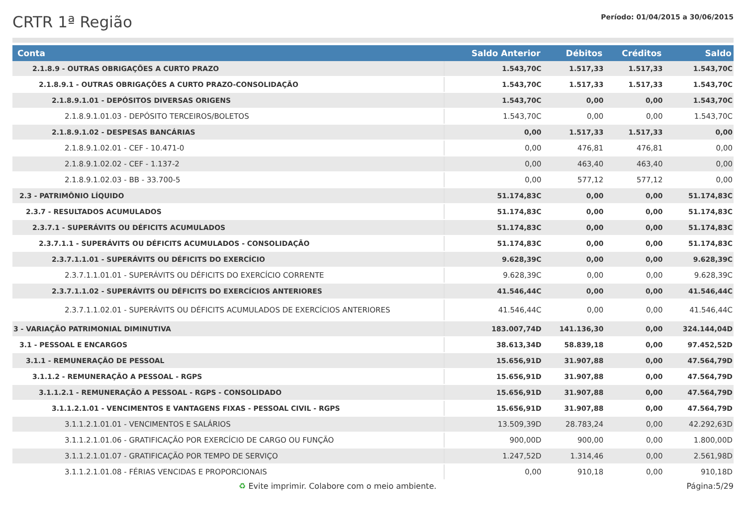CRTR 1ª Região
Período: 01/04/2015 a 30/06/2015
| Conta | Saldo Anterior | Débitos | Créditos | Saldo |
| --- | --- | --- | --- | --- |
| 2.1.8.9 - OUTRAS OBRIGAÇÕES A CURTO PRAZO | 1.543,70C | 1.517,33 | 1.517,33 | 1.543,70C |
| 2.1.8.9.1 - OUTRAS OBRIGAÇÕES A CURTO PRAZO-CONSOLIDAÇÃO | 1.543,70C | 1.517,33 | 1.517,33 | 1.543,70C |
| 2.1.8.9.1.01 - DEPÓSITOS DIVERSAS ORIGENS | 1.543,70C | 0,00 | 0,00 | 1.543,70C |
| 2.1.8.9.1.01.03 - DEPÓSITO TERCEIROS/BOLETOS | 1.543,70C | 0,00 | 0,00 | 1.543,70C |
| 2.1.8.9.1.02 - DESPESAS BANCÁRIAS | 0,00 | 1.517,33 | 1.517,33 | 0,00 |
| 2.1.8.9.1.02.01 - CEF - 10.471-0 | 0,00 | 476,81 | 476,81 | 0,00 |
| 2.1.8.9.1.02.02 - CEF - 1.137-2 | 0,00 | 463,40 | 463,40 | 0,00 |
| 2.1.8.9.1.02.03 - BB - 33.700-5 | 0,00 | 577,12 | 577,12 | 0,00 |
| 2.3 - PATRIMÔNIO LÍQUIDO | 51.174,83C | 0,00 | 0,00 | 51.174,83C |
| 2.3.7 - RESULTADOS ACUMULADOS | 51.174,83C | 0,00 | 0,00 | 51.174,83C |
| 2.3.7.1 - SUPERÁVITS OU DÉFICITS ACUMULADOS | 51.174,83C | 0,00 | 0,00 | 51.174,83C |
| 2.3.7.1.1 - SUPERÁVITS OU DÉFICITS ACUMULADOS - CONSOLIDAÇÃO | 51.174,83C | 0,00 | 0,00 | 51.174,83C |
| 2.3.7.1.1.01 - SUPERÁVITS OU DÉFICITS DO EXERCÍCIO | 9.628,39C | 0,00 | 0,00 | 9.628,39C |
| 2.3.7.1.1.01.01 - SUPERÁVITS OU DÉFICITS DO EXERCÍCIO CORRENTE | 9.628,39C | 0,00 | 0,00 | 9.628,39C |
| 2.3.7.1.1.02 - SUPERÁVITS OU DÉFICITS DO EXERCÍCIOS ANTERIORES | 41.546,44C | 0,00 | 0,00 | 41.546,44C |
| 2.3.7.1.1.02.01 - SUPERÁVITS OU DÉFICITS ACUMULADOS DE EXERCÍCIOS ANTERIORES | 41.546,44C | 0,00 | 0,00 | 41.546,44C |
| 3 - VARIAÇÃO PATRIMONIAL DIMINUTIVA | 183.007,74D | 141.136,30 | 0,00 | 324.144,04D |
| 3.1 - PESSOAL E ENCARGOS | 38.613,34D | 58.839,18 | 0,00 | 97.452,52D |
| 3.1.1 - REMUNERAÇÃO DE PESSOAL | 15.656,91D | 31.907,88 | 0,00 | 47.564,79D |
| 3.1.1.2 - REMUNERAÇÃO A PESSOAL - RGPS | 15.656,91D | 31.907,88 | 0,00 | 47.564,79D |
| 3.1.1.2.1 - REMUNERAÇÃO A PESSOAL - RGPS - CONSOLIDADO | 15.656,91D | 31.907,88 | 0,00 | 47.564,79D |
| 3.1.1.2.1.01 - VENCIMENTOS E VANTAGENS FIXAS - PESSOAL CIVIL - RGPS | 15.656,91D | 31.907,88 | 0,00 | 47.564,79D |
| 3.1.1.2.1.01.01 - VENCIMENTOS E SALÁRIOS | 13.509,39D | 28.783,24 | 0,00 | 42.292,63D |
| 3.1.1.2.1.01.06 - GRATIFICAÇÃO POR EXERCÍCIO DE CARGO OU FUNÇÃO | 900,00D | 900,00 | 0,00 | 1.800,00D |
| 3.1.1.2.1.01.07 - GRATIFICAÇÃO POR TEMPO DE SERVIÇO | 1.247,52D | 1.314,46 | 0,00 | 2.561,98D |
| 3.1.1.2.1.01.08 - FÉRIAS VENCIDAS E PROPORCIONAIS | 0,00 | 910,18 | 0,00 | 910,18D |
♻ Evite imprimir. Colabore com o meio ambiente. Página:5/29